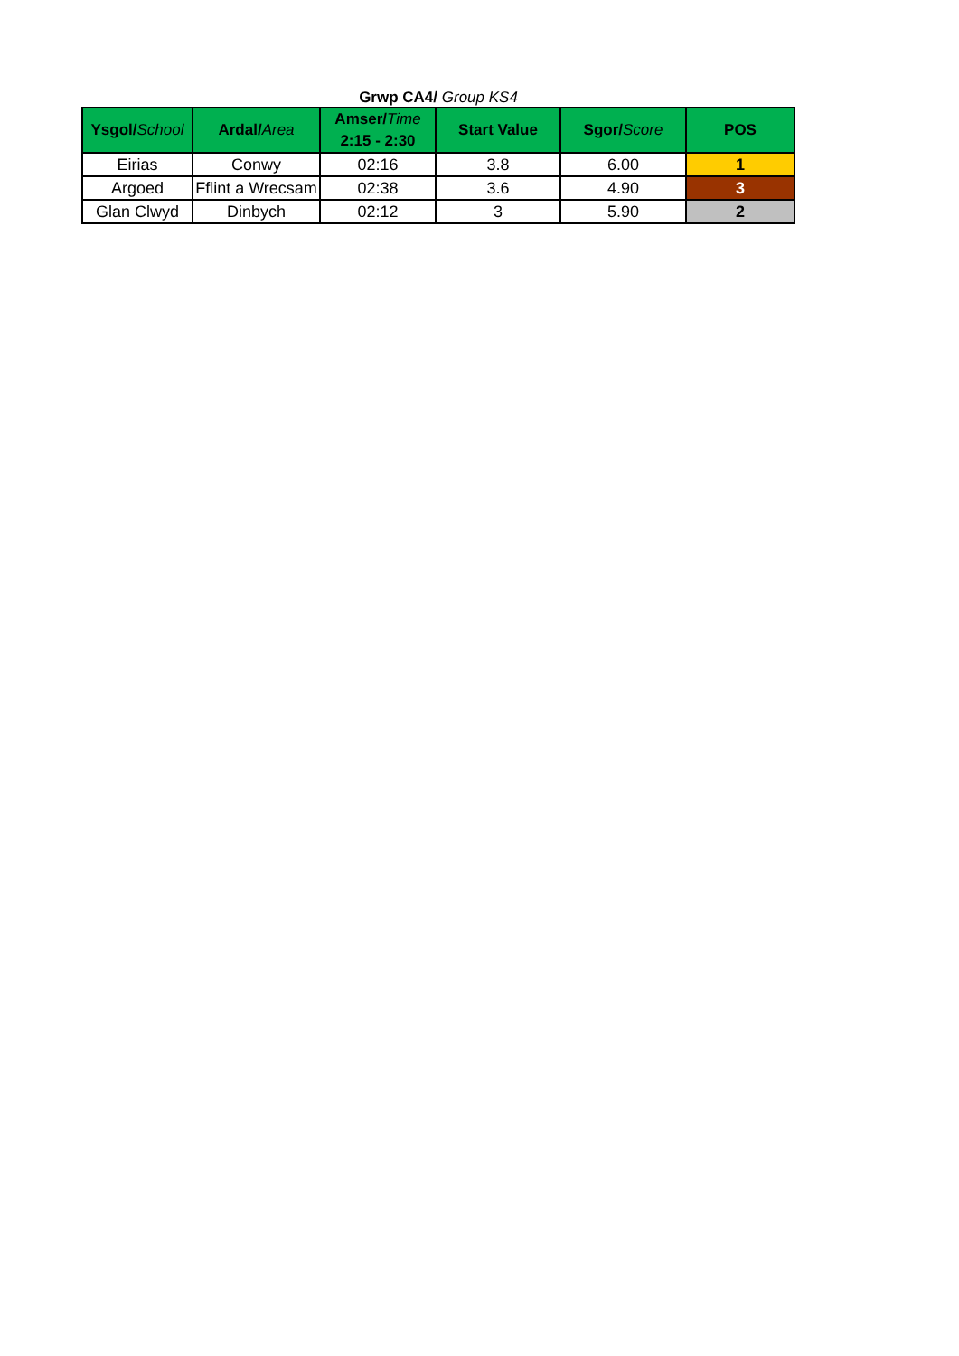Grwp CA4/ Group KS4
| Ysgol/ School | Ardal/ Area | Amser/ Time 2:15 - 2:30 | Start Value | Sgor/ Score | POS |
| --- | --- | --- | --- | --- | --- |
| Eirias | Conwy | 02:16 | 3.8 | 6.00 | 1 |
| Argoed | Fflint a Wrecsam | 02:38 | 3.6 | 4.90 | 3 |
| Glan Clwyd | Dinbych | 02:12 | 3 | 5.90 | 2 |